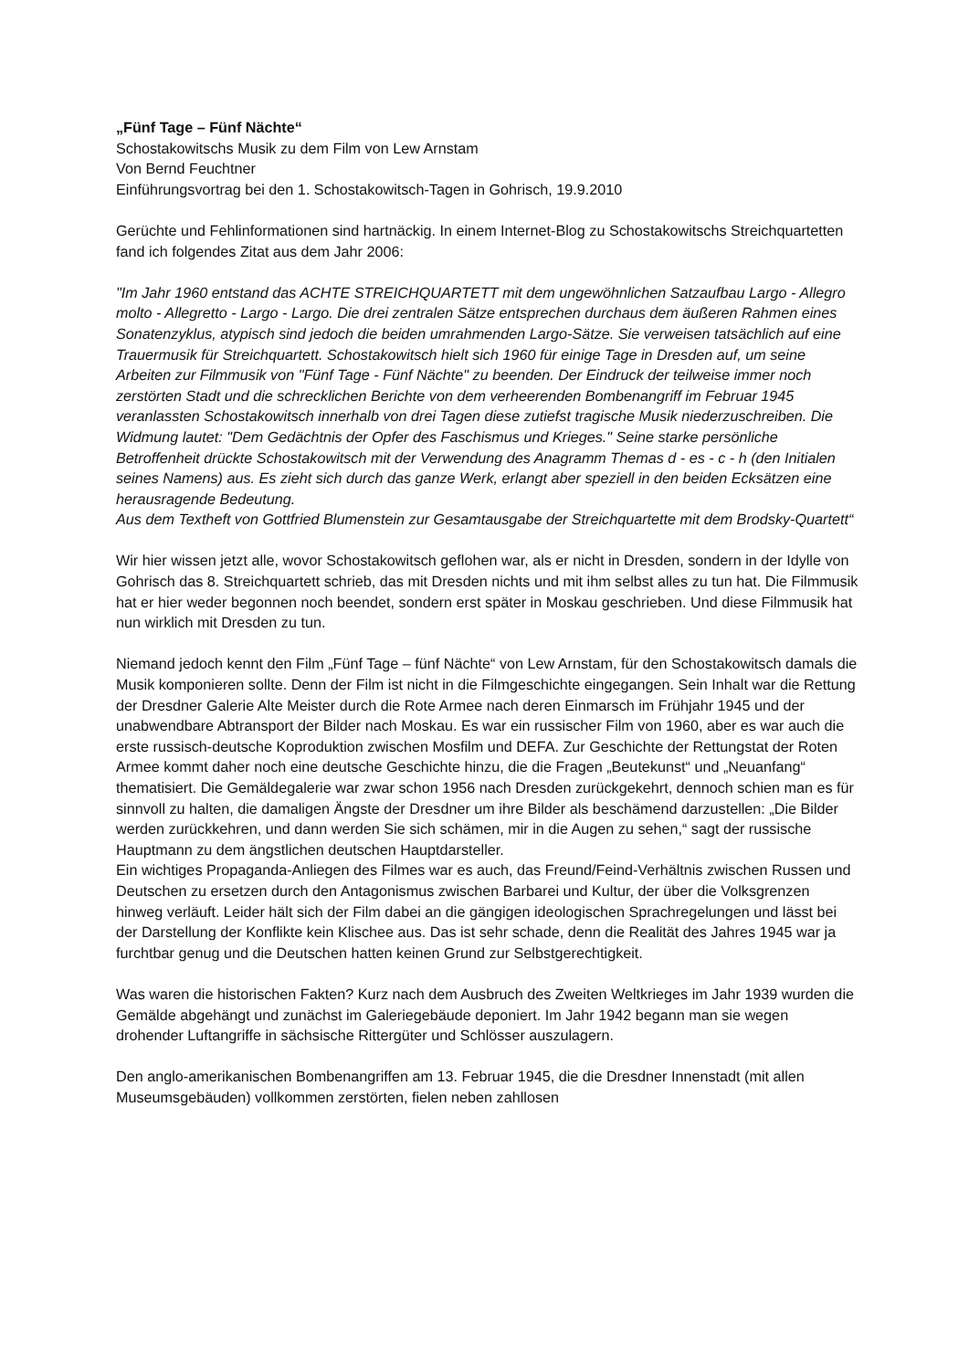„Fünf Tage – Fünf Nächte“
Schostakowitschs Musik zu dem Film von Lew Arnstam
Von Bernd Feuchtner
Einführungsvortrag bei den 1. Schostakowitsch-Tagen in Gohrisch, 19.9.2010
Gerüchte und Fehlinformationen sind hartnäckig. In einem Internet-Blog zu Schostakowitschs Streichquartetten fand ich folgendes Zitat aus dem Jahr 2006:
"Im Jahr 1960 entstand das ACHTE STREICHQUARTETT mit dem ungewöhnlichen Satzaufbau Largo - Allegro molto - Allegretto - Largo - Largo. Die drei zentralen Sätze entsprechen durchaus dem äußeren Rahmen eines Sonatenzyklus, atypisch sind jedoch die beiden umrahmenden Largo-Sätze. Sie verweisen tatsächlich auf eine Trauermusik für Streichquartett. Schostakowitsch hielt sich 1960 für einige Tage in Dresden auf, um seine Arbeiten zur Filmmusik von "Fünf Tage - Fünf Nächte" zu beenden. Der Eindruck der teilweise immer noch zerstörten Stadt und die schrecklichen Berichte von dem verheerenden Bombenangriff im Februar 1945 veranlassten Schostakowitsch innerhalb von drei Tagen diese zutiefst tragische Musik niederzuschreiben. Die Widmung lautet: "Dem Gedächtnis der Opfer des Faschismus und Krieges." Seine starke persönliche Betroffenheit drückte Schostakowitsch mit der Verwendung des Anagramm Themas d - es - c - h (den Initialen seines Namens) aus. Es zieht sich durch das ganze Werk, erlangt aber speziell in den beiden Ecksätzen eine herausragende Bedeutung.
Aus dem Textheft von Gottfried Blumenstein zur Gesamtausgabe der Streichquartette mit dem Brodsky-Quartett“
Wir hier wissen jetzt alle, wovor Schostakowitsch geflohen war, als er nicht in Dresden, sondern in der Idylle von Gohrisch das 8. Streichquartett schrieb, das mit Dresden nichts und mit ihm selbst alles zu tun hat. Die Filmmusik hat er hier weder begonnen noch beendet, sondern erst später in Moskau geschrieben. Und diese Filmmusik hat nun wirklich mit Dresden zu tun.
Niemand jedoch kennt den Film „Fünf Tage – fünf Nächte“ von Lew Arnstam, für den Schostakowitsch damals die Musik komponieren sollte. Denn der Film ist nicht in die Filmgeschichte eingegangen. Sein Inhalt war die Rettung der Dresdner Galerie Alte Meister durch die Rote Armee nach deren Einmarsch im Frühjahr 1945 und der unabwendbare Abtransport der Bilder nach Moskau. Es war ein russischer Film von 1960, aber es war auch die erste russisch-deutsche Koproduktion zwischen Mosfilm und DEFA. Zur Geschichte der Rettungstat der Roten Armee kommt daher noch eine deutsche Geschichte hinzu, die die Fragen „Beutekunst“ und „Neuanfang“ thematisiert. Die Gemäldegalerie war zwar schon 1956 nach Dresden zurückgekehrt, dennoch schien man es für sinnvoll zu halten, die damaligen Ängste der Dresdner um ihre Bilder als beschämend darzustellen: „Die Bilder werden zurückkehren, und dann werden Sie sich schämen, mir in die Augen zu sehen,“ sagt der russische Hauptmann zu dem ängstlichen deutschen Hauptdarsteller.
Ein wichtiges Propaganda-Anliegen des Filmes war es auch, das Freund/Feind-Verhältnis zwischen Russen und Deutschen zu ersetzen durch den Antagonismus zwischen Barbarei und Kultur, der über die Volksgrenzen hinweg verläuft. Leider hält sich der Film dabei an die gängigen ideologischen Sprachregelungen und lässt bei der Darstellung der Konflikte kein Klischee aus. Das ist sehr schade, denn die Realität des Jahres 1945 war ja furchtbar genug und die Deutschen hatten keinen Grund zur Selbstgerechtigkeit.
Was waren die historischen Fakten? Kurz nach dem Ausbruch des Zweiten Weltkrieges im Jahr 1939 wurden die Gemälde abgehängt und zunächst im Galeriegebäude deponiert. Im Jahr 1942 begann man sie wegen drohender Luftangriffe in sächsische Rittergüter und Schlösser auszulagern.
Den anglo-amerikanischen Bombenangriffen am 13. Februar 1945, die die Dresdner Innenstadt (mit allen Museumsgebäuden) vollkommen zerstörten, fielen neben zahllosen